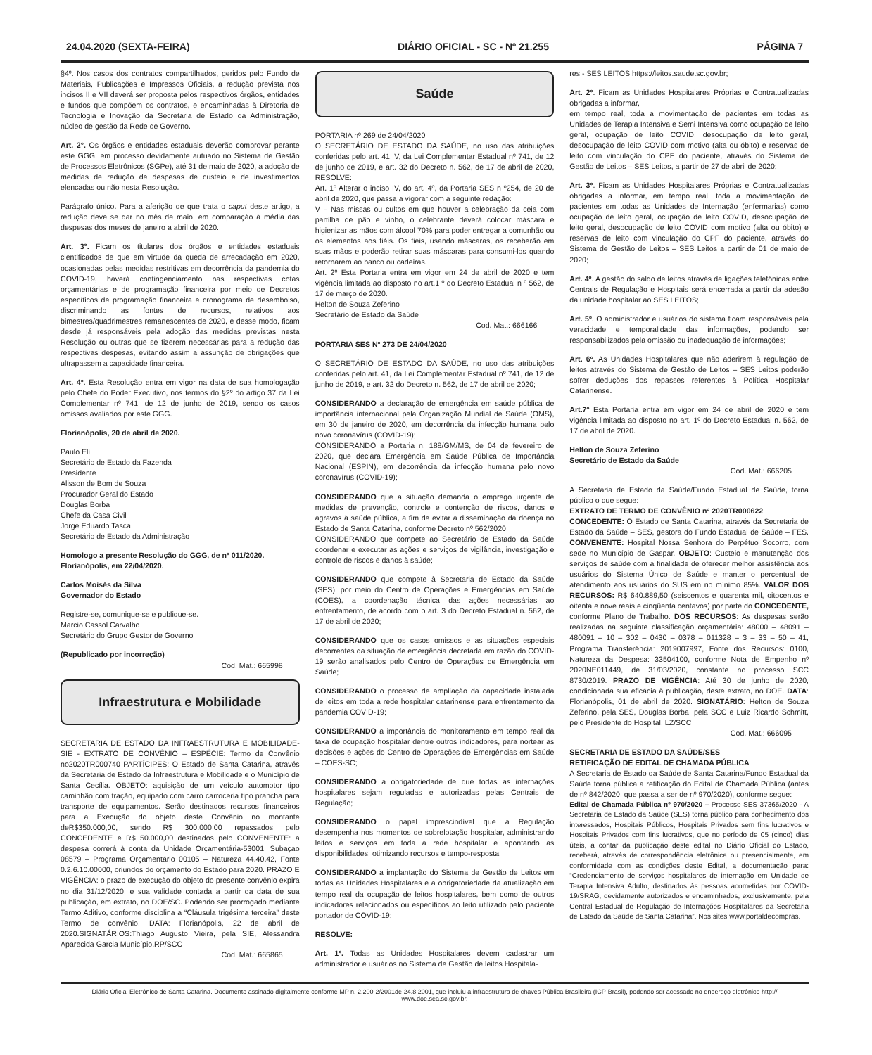24.04.2020 (SEXTA-FEIRA) DIÁRIO OFICIAL - SC - Nº 21.255 PÁGINA 7
§4º. Nos casos dos contratos compartilhados, geridos pelo Fundo de Materiais, Publicações e Impressos Oficiais, a redução prevista nos incisos II e VII deverá ser proposta pelos respectivos órgãos, entidades e fundos que compõem os contratos, e encaminhadas à Diretoria de Tecnologia e Inovação da Secretaria de Estado da Administração, núcleo de gestão da Rede de Governo.
Art. 2°. Os órgãos e entidades estaduais deverão comprovar perante este GGG, em processo devidamente autuado no Sistema de Gestão de Processos Eletrônicos (SGPe), até 31 de maio de 2020, a adoção de medidas de redução de despesas de custeio e de investimentos elencadas ou não nesta Resolução.
Parágrafo único. Para a aferição de que trata o caput deste artigo, a redução deve se dar no mês de maio, em comparação à média das despesas dos meses de janeiro a abril de 2020.
Art. 3°. Ficam os titulares dos órgãos e entidades estaduais cientificados de que em virtude da queda de arrecadação em 2020, ocasionadas pelas medidas restritivas em decorrência da pandemia do COVID-19, haverá contingenciamento nas respectivas cotas orçamentárias e de programação financeira por meio de Decretos específicos de programação financeira e cronograma de desembolso, discriminando as fontes de recursos, relativos aos bimestres/quadrimestres remanescentes de 2020, e desse modo, ficam desde já responsáveis pela adoção das medidas previstas nesta Resolução ou outras que se fizerem necessárias para a redução das respectivas despesas, evitando assim a assunção de obrigações que ultrapassem a capacidade financeira.
Art. 4º. Esta Resolução entra em vigor na data de sua homologação pelo Chefe do Poder Executivo, nos termos do §2º do artigo 37 da Lei Complementar nº 741, de 12 de junho de 2019, sendo os casos omissos avaliados por este GGG.
Florianópolis, 20 de abril de 2020.
Paulo Eli
Secretário de Estado da Fazenda
Presidente
Alisson de Bom de Souza
Procurador Geral do Estado
Douglas Borba
Chefe da Casa Civil
Jorge Eduardo Tasca
Secretário de Estado da Administração
Homologo a presente Resolução do GGG, de nº 011/2020.
Florianópolis, em 22/04/2020.
Carlos Moisés da Silva
Governador do Estado
Registre-se, comunique-se e publique-se.
Marcio Cassol Carvalho
Secretário do Grupo Gestor de Governo
(Republicado por incorreção)
Cod. Mat.: 665998
Infraestrutura e Mobilidade
SECRETARIA DE ESTADO DA INFRAESTRUTURA E MOBILIDADE-SIE - EXTRATO DE CONVÊNIO – ESPÉCIE: Termo de Convênio no2020TR000740 PARTÍCIPES: O Estado de Santa Catarina, através da Secretaria de Estado da Infraestrutura e Mobilidade e o Município de Santa Cecília. OBJETO: aquisição de um veículo automotor tipo caminhão com tração, equipado com carro carroceria tipo prancha para transporte de equipamentos. Serão destinados recursos financeiros para a Execução do objeto deste Convênio no montante deR$350.000,00, sendo R$ 300.000,00 repassados pelo CONCEDENTE e R$ 50.000,00 destinados pelo CONVENENTE: a despesa correrá à conta da Unidade Orçamentária-53001, Subaçao 08579 – Programa Orçamentário 00105 – Natureza 44.40.42, Fonte 0.2.6.10.00000, oriundos do orçamento do Estado para 2020. PRAZO E VIGÊNCIA: o prazo de execução do objeto do presente convênio expira no dia 31/12/2020, e sua validade contada a partir da data de sua publicação, em extrato, no DOE/SC. Podendo ser prorrogado mediante Termo Aditivo, conforme disciplina a “Cláusula trigésima terceira” deste Termo de convênio. DATA: Florianópolis, 22 de abril de 2020.SIGNATÁRIOS:Thiago Augusto Vieira, pela SIE, Alessandra Aparecida Garcia Município.RP/SCC
Cod. Mat.: 665865
Saúde
PORTARIA nº 269 de 24/04/2020
O SECRETÁRIO DE ESTADO DA SAÚDE, no uso das atribuições conferidas pelo art. 41, V, da Lei Complementar Estadual nº 741, de 12 de junho de 2019, e art. 32 do Decreto n. 562, de 17 de abril de 2020, RESOLVE:
Art. 1º Alterar o inciso IV, do art. 4º, da Portaria SES n º254, de 20 de abril de 2020, que passa a vigorar com a seguinte redação:
V – Nas missas ou cultos em que houver a celebração da ceia com partilha de pão e vinho, o celebrante deverá colocar máscara e higienizar as mãos com álcool 70% para poder entregar a comunhão ou os elementos aos fiéis. Os fiéis, usando máscaras, os receberão em suas mãos e poderão retirar suas máscaras para consumi-los quando retornarem ao banco ou cadeiras.
Art. 2º Esta Portaria entra em vigor em 24 de abril de 2020 e tem vigência limitada ao disposto no art.1 º do Decreto Estadual n º 562, de 17 de março de 2020.
Helton de Souza Zeferino
Secretário de Estado da Saúde
Cod. Mat.: 666166
PORTARIA SES Nº 273 DE 24/04/2020
O SECRETÁRIO DE ESTADO DA SAÚDE, no uso das atribuições conferidas pelo art. 41, da Lei Complementar Estadual nº 741, de 12 de junho de 2019, e art. 32 do Decreto n. 562, de 17 de abril de 2020;
CONSIDERANDO a declaração de emergência em saúde pública de importância internacional pela Organização Mundial de Saúde (OMS), em 30 de janeiro de 2020, em decorrência da infecção humana pelo novo coronavírus (COVID-19);
CONSIDERANDO a Portaria n. 188/GM/MS, de 04 de fevereiro de 2020, que declara Emergência em Saúde Pública de Importância Nacional (ESPIN), em decorrência da infecção humana pelo novo coronavírus (COVID-19);
CONSIDERANDO que a situação demanda o emprego urgente de medidas de prevenção, controle e contenção de riscos, danos e agravos à saúde pública, a fim de evitar a disseminação da doença no Estado de Santa Catarina, conforme Decreto nº 562/2020;
CONSIDERANDO que compete ao Secretário de Estado da Saúde coordenar e executar as ações e serviços de vigilância, investigação e controle de riscos e danos à saúde;
CONSIDERANDO que compete à Secretaria de Estado da Saúde (SES), por meio do Centro de Operações e Emergências em Saúde (COES), a coordenação técnica das ações necessárias ao enfrentamento, de acordo com o art. 3 do Decreto Estadual n. 562, de 17 de abril de 2020;
CONSIDERANDO que os casos omissos e as situações especiais decorrentes da situação de emergência decretada em razão do COVID-19 serão analisados pelo Centro de Operações de Emergência em Saúde;
CONSIDERANDO o processo de ampliação da capacidade instalada de leitos em toda a rede hospitalar catarinense para enfrentamento da pandemia COVID-19;
CONSIDERANDO a importância do monitoramento em tempo real da taxa de ocupação hospitalar dentre outros indicadores, para nortear as decisões e ações do Centro de Operações de Emergências em Saúde – COES-SC;
CONSIDERANDO a obrigatoriedade de que todas as internações hospitalares sejam reguladas e autorizadas pelas Centrais de Regulação;
CONSIDERANDO o papel imprescindível que a Regulação desempenha nos momentos de sobrelotação hospitalar, administrando leitos e serviços em toda a rede hospitalar e apontando as disponibilidades, otimizando recursos e tempo-resposta;
CONSIDERANDO a implantação do Sistema de Gestão de Leitos em todas as Unidades Hospitalares e a obrigatoriedade da atualização em tempo real da ocupação de leitos hospitalares, bem como de outros indicadores relacionados ou específicos ao leito utilizado pelo paciente portador de COVID-19;
RESOLVE:
Art. 1º. Todas as Unidades Hospitalares devem cadastrar um administrador e usuários no Sistema de Gestão de leitos Hospitala-
res - SES LEITOS https://leitos.saude.sc.gov.br;
Art. 2º. Ficam as Unidades Hospitalares Próprias e Contratualizadas obrigadas a informar,
em tempo real, toda a movimentação de pacientes em todas as Unidades de Terapia Intensiva e Semi Intensiva como ocupação de leito geral, ocupação de leito COVID, desocupação de leito geral, desocupação de leito COVID com motivo (alta ou óbito) e reservas de leito com vinculação do CPF do paciente, através do Sistema de Gestão de Leitos – SES Leitos, a partir de 27 de abril de 2020;
Art. 3º. Ficam as Unidades Hospitalares Próprias e Contratualizadas obrigadas a informar, em tempo real, toda a movimentação de pacientes em todas as Unidades de Internação (enfermarias) como ocupação de leito geral, ocupação de leito COVID, desocupação de leito geral, desocupação de leito COVID com motivo (alta ou óbito) e reservas de leito com vinculação do CPF do paciente, através do Sistema de Gestão de Leitos – SES Leitos a partir de 01 de maio de 2020;
Art. 4º. A gestão do saldo de leitos através de ligações telefônicas entre Centrais de Regulação e Hospitais será encerrada a partir da adesão da unidade hospitalar ao SES LEITOS;
Art. 5º. O administrador e usuários do sistema ficam responsáveis pela veracidade e temporalidade das informações, podendo ser responsabilizados pela omissão ou inadequação de informações;
Art. 6º. As Unidades Hospitalares que não aderirem à regulação de leitos através do Sistema de Gestão de Leitos – SES Leitos poderão sofrer deduções dos repasses referentes à Política Hospitalar Catarinense.
Art.7º Esta Portaria entra em vigor em 24 de abril de 2020 e tem vigência limitada ao disposto no art. 1º do Decreto Estadual n. 562, de 17 de abril de 2020.
Helton de Souza Zeferino
Secretário de Estado da Saúde
Cod. Mat.: 666205
A Secretaria de Estado da Saúde/Fundo Estadual de Saúde, torna público o que segue:
EXTRATO DE TERMO DE CONVÊNIO nº 2020TR000622
CONCEDENTE: O Estado de Santa Catarina, através da Secretaria de Estado da Saúde – SES, gestora do Fundo Estadual de Saúde – FES. CONVENENTE: Hospital Nossa Senhora do Perpétuo Socorro, com sede no Município de Gaspar. OBJETO: Custeio e manutenção dos serviços de saúde com a finalidade de oferecer melhor assistência aos usuários do Sistema Único de Saúde e manter o percentual de atendimento aos usuários do SUS em no mínimo 85%. VALOR DOS RECURSOS: R$ 640.889,50 (seiscentos e quarenta mil, oitocentos e oitenta e nove reais e cinqüenta centavos) por parte do CONCEDENTE, conforme Plano de Trabalho. DOS RECURSOS: As despesas serão realizadas na seguinte classificação orçamentária: 48000 – 48091 – 480091 – 10 – 302 – 0430 – 0378 – 011328 – 3 – 33 – 50 – 41, Programa Transferência: 2019007997, Fonte dos Recursos: 0100, Natureza da Despesa: 33504100, conforme Nota de Empenho nº 2020NE011449, de 31/03/2020, constante no processo SCC 8730/2019. PRAZO DE VIGÊNCIA: Até 30 de junho de 2020, condicionada sua eficácia à publicação, deste extrato, no DOE. DATA: Florianópolis, 01 de abril de 2020. SIGNATÁRIO: Helton de Souza Zeferino, pela SES, Douglas Borba, pela SCC e Luiz Ricardo Schmitt, pelo Presidente do Hospital. LZ/SCC
Cod. Mat.: 666095
SECRETARIA DE ESTADO DA SAÚDE/SES
RETIFICAÇÃO DE EDITAL DE CHAMADA PÚBLICA
A Secretaria de Estado da Saúde de Santa Catarina/Fundo Estadual da Saúde torna pública a retificação do Edital de Chamada Pública (antes de nº 842/2020, que passa a ser de nº 970/2020), conforme segue:
Edital de Chamada Pública nº 970/2020 – Processo SES 37365/2020 - A Secretaria de Estado da Saúde (SES) torna público para conhecimento dos interessados, Hospitais Públicos, Hospitais Privados sem fins lucrativos e Hospitais Privados com fins lucrativos, que no período de 05 (cinco) dias úteis, a contar da publicação deste edital no Diário Oficial do Estado, receberá, através de correspondência eletrônica ou presencialmente, em conformidade com as condições deste Edital, a documentação para: “Credenciamento de serviços hospitalares de internação em Unidade de Terapia Intensiva Adulto, destinados às pessoas acometidas por COVID-19/SRAG, devidamente autorizados e encaminhados, exclusivamente, pela Central Estadual de Regulação de Internações Hospitalares da Secretaria de Estado da Saúde de Santa Catarina”. Nos sites www.portaldecompras.
Diário Oficial Eletrônico de Santa Catarina. Documento assinado digitalmente conforme MP n. 2.200-2/2001de 24.8.2001, que incluiu a infraestrutura de chaves Pública Brasileira (ICP-Brasil), podendo ser acessado no endereço eletrônico http:// www.doe.sea.sc.gov.br.